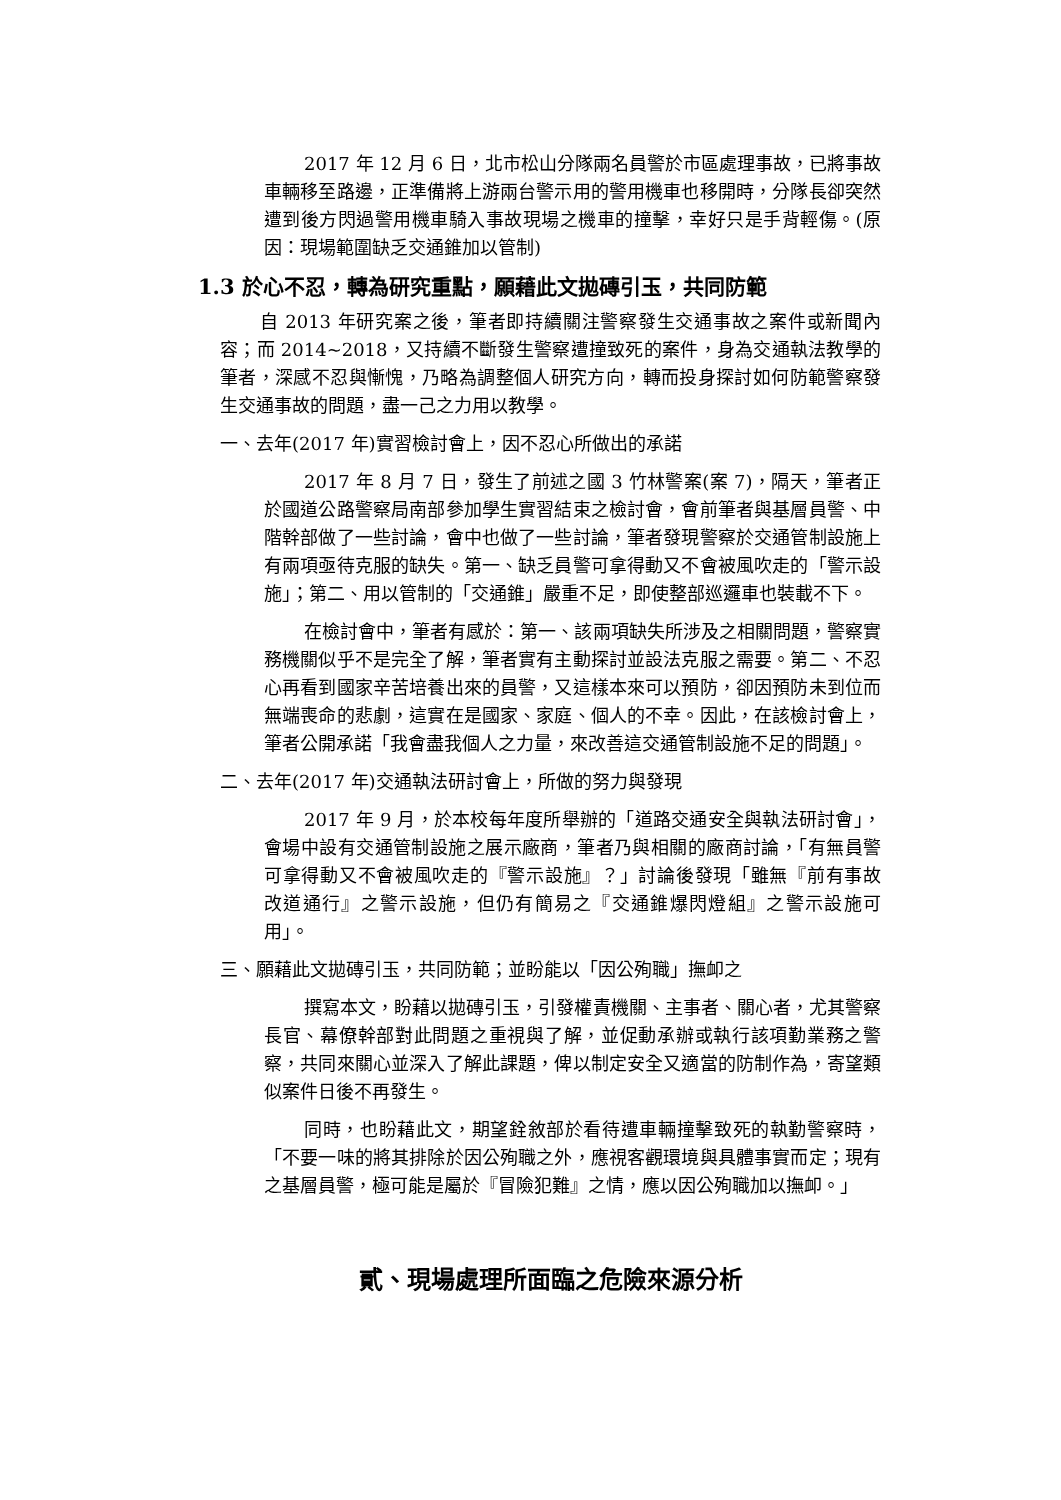2017 年 12 月 6 日，北市松山分隊兩名員警於市區處理事故，已將事故車輛移至路邊，正準備將上游兩台警示用的警用機車也移開時，分隊長卻突然遭到後方閃過警用機車騎入事故現場之機車的撞擊，幸好只是手背輕傷。(原因：現場範圍缺乏交通錐加以管制)
1.3 於心不忍，轉為研究重點，願藉此文拋磚引玉，共同防範
自 2013 年研究案之後，筆者即持續關注警察發生交通事故之案件或新聞內容；而 2014~2018，又持續不斷發生警察遭撞致死的案件，身為交通執法教學的筆者，深感不忍與慚愧，乃略為調整個人研究方向，轉而投身探討如何防範警察發生交通事故的問題，盡一己之力用以教學。
一、去年(2017 年)實習檢討會上，因不忍心所做出的承諾
2017 年 8 月 7 日，發生了前述之國 3 竹林警案(案 7)，隔天，筆者正於國道公路警察局南部參加學生實習結束之檢討會，會前筆者與基層員警、中階幹部做了一些討論，會中也做了一些討論，筆者發現警察於交通管制設施上有兩項亟待克服的缺失。第一、缺乏員警可拿得動又不會被風吹走的「警示設施」；第二、用以管制的「交通錐」嚴重不足，即使整部巡邏車也裝載不下。
在檢討會中，筆者有感於：第一、該兩項缺失所涉及之相關問題，警察實務機關似乎不是完全了解，筆者實有主動探討並設法克服之需要。第二、不忍心再看到國家辛苦培養出來的員警，又這樣本來可以預防，卻因預防未到位而無端喪命的悲劇，這實在是國家、家庭、個人的不幸。因此，在該檢討會上，筆者公開承諾「我會盡我個人之力量，來改善這交通管制設施不足的問題」。
二、去年(2017 年)交通執法研討會上，所做的努力與發現
2017 年 9 月，於本校每年度所舉辦的「道路交通安全與執法研討會」，會場中設有交通管制設施之展示廠商，筆者乃與相關的廠商討論，「有無員警可拿得動又不會被風吹走的『警示設施』？」討論後發現「雖無『前有事故　改道通行』之警示設施，但仍有簡易之『交通錐爆閃燈組』之警示設施可用」。
三、願藉此文拋磚引玉，共同防範；並盼能以「因公殉職」撫卹之
撰寫本文，盼藉以拋磚引玉，引發權責機關、主事者、關心者，尤其警察長官、幕僚幹部對此問題之重視與了解，並促動承辦或執行該項勤業務之警察，共同來關心並深入了解此課題，俾以制定安全又適當的防制作為，寄望類似案件日後不再發生。
同時，也盼藉此文，期望銓敘部於看待遭車輛撞擊致死的執勤警察時，「不要一味的將其排除於因公殉職之外，應視客觀環境與具體事實而定；現有之基層員警，極可能是屬於『冒險犯難』之情，應以因公殉職加以撫卹。」
貳、現場處理所面臨之危險來源分析